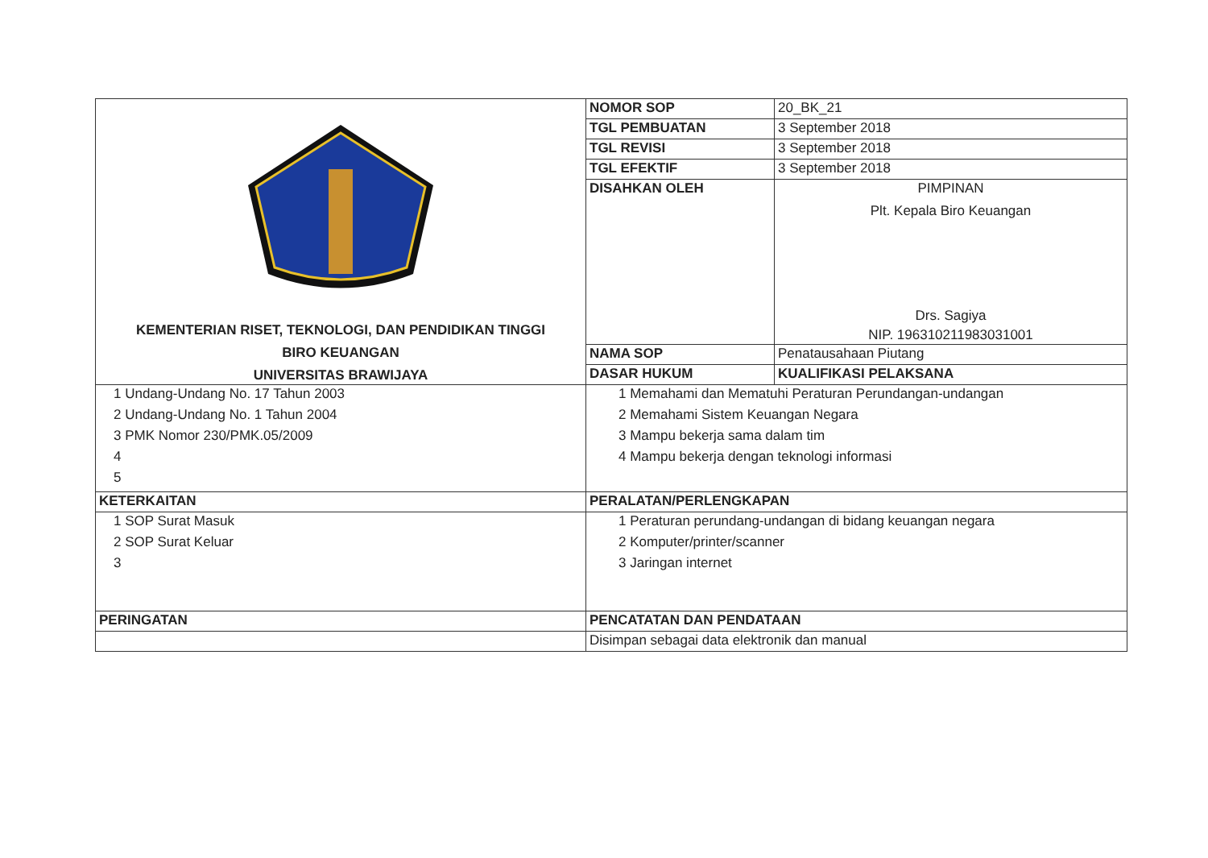| KEMENTERIAN RISET, TEKNOLOGI, DAN PENDIDIKAN TINGGI BIRO KEUANGAN UNIVERSITAS BRAWIJAYA | NOMOR SOP | 20_BK_21 |
| | TGL PEMBUATAN | 3 September 2018 |
| | TGL REVISI | 3 September 2018 |
| | TGL EFEKTIF | 3 September 2018 |
| | DISAHKAN OLEH | PIMPINAN Plt. Kepala Biro Keuangan Drs. Sagiya NIP. 196310211983031001 |
| | NAMA SOP | Penatausahaan Piutang |
| | DASAR HUKUM | KUALIFIKASI PELAKSANA |
| 1 Undang-Undang No. 17 Tahun 2003 2 Undang-Undang No. 1 Tahun 2004 3 PMK Nomor 230/PMK.05/2009 4 5 | 1 Memahami dan Mematuhi Peraturan Perundangan-undangan 2 Memahami Sistem Keuangan Negara 3 Mampu bekerja sama dalam tim 4 Mampu bekerja dengan teknologi informasi | |
| KETERKAITAN | PERALATAN/PERLENGKAPAN | |
| 1 SOP Surat Masuk 2 SOP Surat Keluar 3 | 1 Peraturan perundang-undangan di bidang keuangan negara 2 Komputer/printer/scanner 3 Jaringan internet | |
| PERINGATAN | PENCATATAN DAN PENDATAAN | |
| | Disimpan sebagai data elektronik dan manual | |